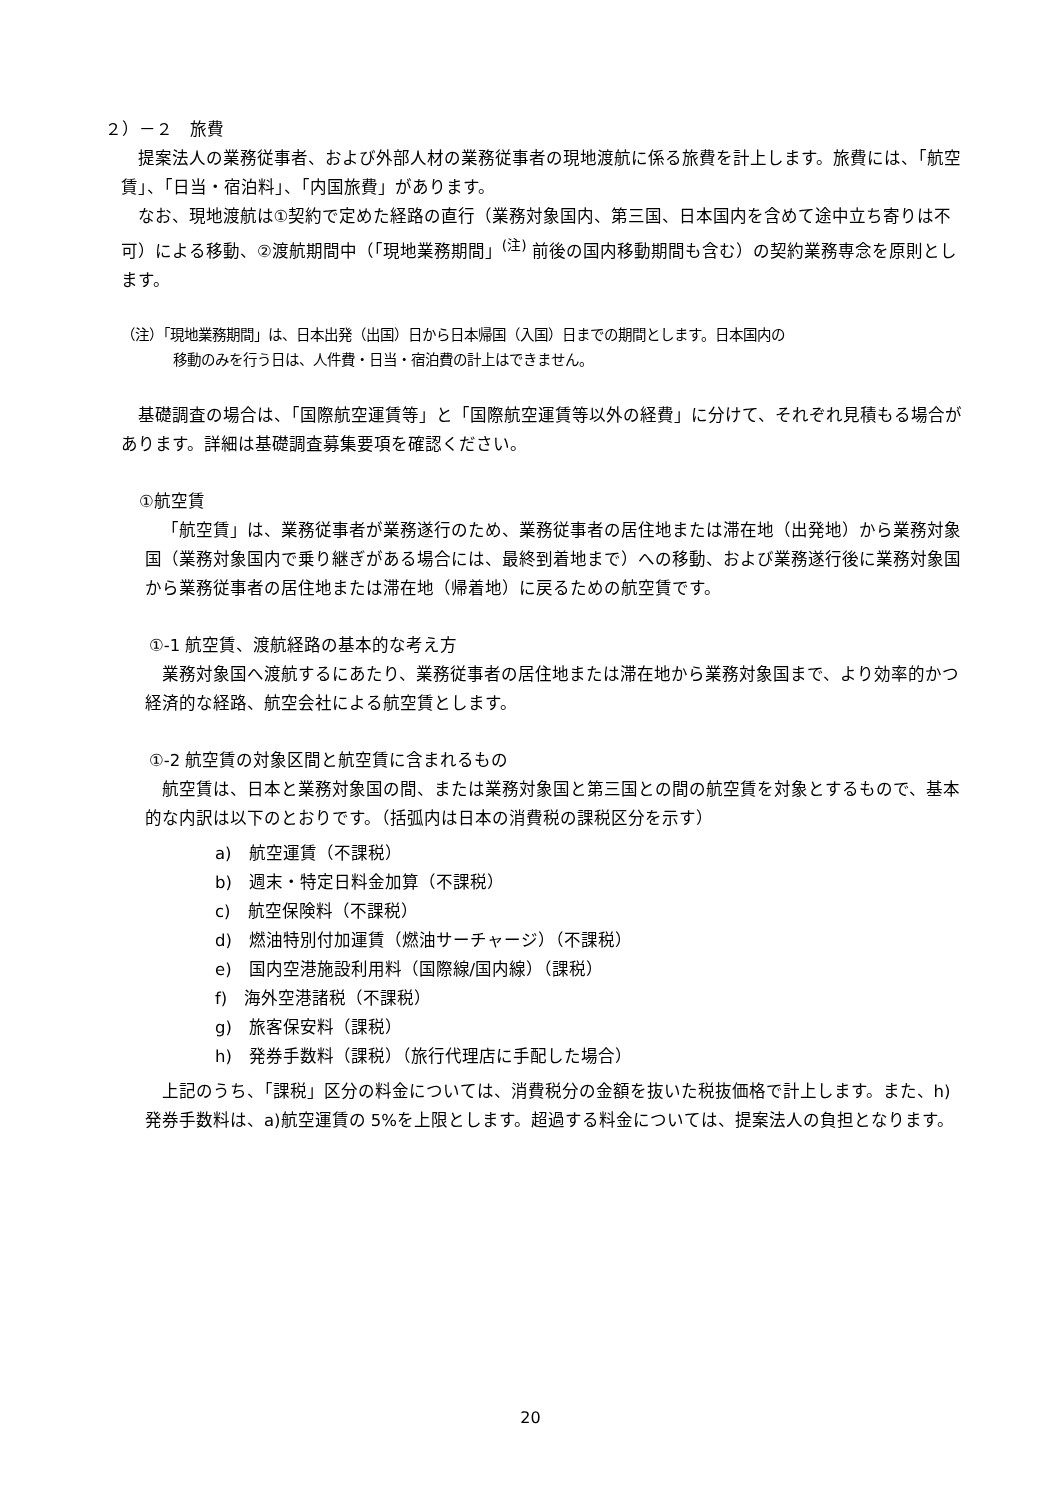２）－２　旅費
提案法人の業務従事者、および外部人材の業務従事者の現地渡航に係る旅費を計上します。旅費には、「航空賃」、「日当・宿泊料」、「内国旅費」があります。
なお、現地渡航は①契約で定めた経路の直行（業務対象国内、第三国、日本国内を含めて途中立ち寄りは不可）による移動、②渡航期間中（「現地業務期間」<sup>(注)</sup> 前後の国内移動期間も含む）の契約業務専念を原則とします。
（注）「現地業務期間」は、日本出発（出国）日から日本帰国（入国）日までの期間とします。日本国内の
移動のみを行う日は、人件費・日当・宿泊費の計上はできません。
基礎調査の場合は、「国際航空運賃等」と「国際航空運賃等以外の経費」に分けて、それぞれ見積もる場合があります。詳細は基礎調査募集要項を確認ください。
①航空賃
「航空賃」は、業務従事者が業務遂行のため、業務従事者の居住地または滞在地（出発地）から業務対象国（業務対象国内で乗り継ぎがある場合には、最終到着地まで）への移動、および業務遂行後に業務対象国から業務従事者の居住地または滞在地（帰着地）に戻るための航空賃です。
①-1 航空賃、渡航経路の基本的な考え方
業務対象国へ渡航するにあたり、業務従事者の居住地または滞在地から業務対象国まで、より効率的かつ経済的な経路、航空会社による航空賃とします。
①-2 航空賃の対象区間と航空賃に含まれるもの
航空賃は、日本と業務対象国の間、または業務対象国と第三国との間の航空賃を対象とするもので、基本的な内訳は以下のとおりです。（括弧内は日本の消費税の課税区分を示す）
a)　航空運賃（不課税）
b)　週末・特定日料金加算（不課税）
c)　航空保険料（不課税）
d)　燃油特別付加運賃（燃油サーチャージ）（不課税）
e)　国内空港施設利用料（国際線/国内線）（課税）
f)　海外空港諸税（不課税）
g)　旅客保安料（課税）
h)　発券手数料（課税）（旅行代理店に手配した場合）
上記のうち、「課税」区分の料金については、消費税分の金額を抜いた税抜価格で計上します。また、h)発券手数料は、a)航空運賃の 5%を上限とします。超過する料金については、提案法人の負担となります。
20